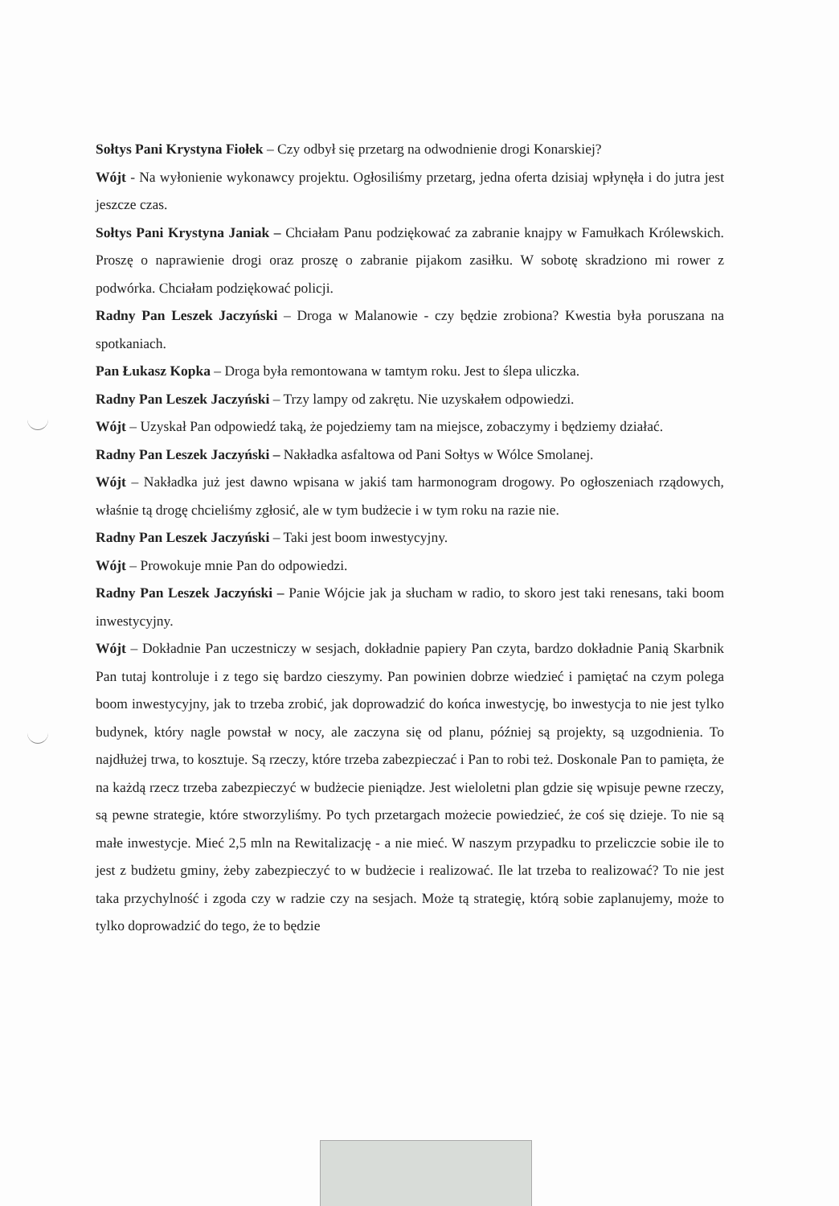Sołtys Pani Krystyna Fiołek – Czy odbył się przetarg na odwodnienie drogi Konarskiej?
Wójt - Na wyłonienie wykonawcy projektu. Ogłosiliśmy przetarg, jedna oferta dzisiaj wpłynęła i do jutra jest jeszcze czas.
Sołtys Pani Krystyna Janiak – Chciałam Panu podziękować za zabranie knajpy w Famułkach Królewskich. Proszę o naprawienie drogi oraz proszę o zabranie pijakom zasiłku. W sobotę skradziono mi rower z podwórka. Chciałam podziękować policji.
Radny Pan Leszek Jaczyński – Droga w Malanowie - czy będzie zrobiona? Kwestia była poruszana na spotkaniach.
Pan Łukasz Kopka – Droga była remontowana w tamtym roku. Jest to ślepa uliczka.
Radny Pan Leszek Jaczyński – Trzy lampy od zakrętu. Nie uzyskałem odpowiedzi.
Wójt – Uzyskał Pan odpowiedź taką, że pojedziemy tam na miejsce, zobaczymy i będziemy działać.
Radny Pan Leszek Jaczyński – Nakładka asfaltowa od Pani Sołtys w Wólce Smolanej.
Wójt – Nakładka już jest dawno wpisana w jakiś tam harmonogram drogowy. Po ogłoszeniach rządowych, właśnie tą drogę chcieliśmy zgłosić, ale w tym budżecie i w tym roku na razie nie.
Radny Pan Leszek Jaczyński – Taki jest boom inwestycyjny.
Wójt – Prowokuje mnie Pan do odpowiedzi.
Radny Pan Leszek Jaczyński – Panie Wójcie jak ja słucham w radio, to skoro jest taki renesans, taki boom inwestycyjny.
Wójt – Dokładnie Pan uczestniczy w sesjach, dokładnie papiery Pan czyta, bardzo dokładnie Panią Skarbnik Pan tutaj kontroluje i z tego się bardzo cieszymy. Pan powinien dobrze wiedzieć i pamiętać na czym polega boom inwestycyjny, jak to trzeba zrobić, jak doprowadzić do końca inwestycję, bo inwestycja to nie jest tylko budynek, który nagle powstał w nocy, ale zaczyna się od planu, później są projekty, są uzgodnienia. To najdłużej trwa, to kosztuje. Są rzeczy, które trzeba zabezpieczać i Pan to robi też. Doskonale Pan to pamięta, że na każdą rzecz trzeba zabezpieczyć w budżecie pieniądze. Jest wieloletni plan gdzie się wpisuje pewne rzeczy, są pewne strategie, które stworzyliśmy. Po tych przetargach możecie powiedzieć, że coś się dzieje. To nie są małe inwestycje. Mieć 2,5 mln na Rewitalizację - a nie mieć. W naszym przypadku to przeliczcie sobie ile to jest z budżetu gminy, żeby zabezpieczyć to w budżecie i realizować. Ile lat trzeba to realizować? To nie jest taka przychylność i zgoda czy w radzie czy na sesjach. Może tą strategię, którą sobie zaplanujemy, może to tylko doprowadzić do tego, że to będzie